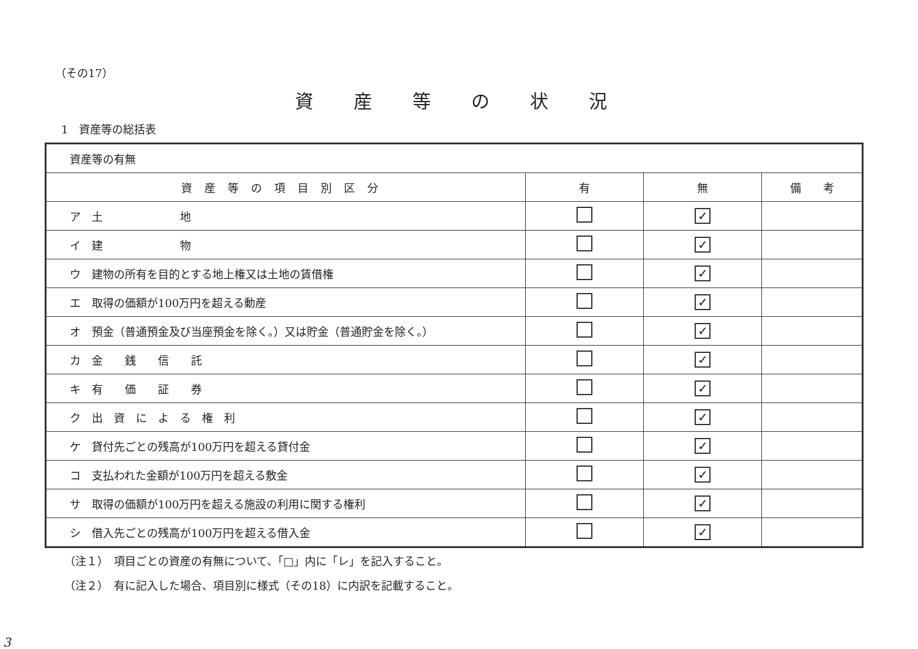（その17）
資産等の状況
1　資産等の総括表
| 資産等の有無 | | | |
| 資産等の項目別区分 | 有 | 無 | 備 考 |
| ア 土 地 | | ✓ | |
| イ 建 物 | | ✓ | |
| ウ 建物の所有を目的とする地上権又は土地の賃借権 | | ✓ | |
| エ 取得の価額が100万円を超える動産 | | ✓ | |
| オ 預金（普通預金及び当座預金を除く。）又は貯金（普通貯金を除く。） | | ✓ | |
| カ 金 銭 信 託 | | ✓ | |
| キ 有 価 証 券 | | ✓ | |
| ク 出 資 に よ る 権 利 | | ✓ | |
| ケ 貸付先ごとの残高が100万円を超える貸付金 | | ✓ | |
| コ 支払われた金額が100万円を超える敷金 | | ✓ | |
| サ 取得の価額が100万円を超える施設の利用に関する権利 | | ✓ | |
| シ 借入先ごとの残高が100万円を超える借入金 | | ✓ | |
（注１）　項目ごとの資産の有無について、「□」内に「レ」を記入すること。
（注２）　有に記入した場合、項目別に様式（その18）に内訳を記載すること。
3